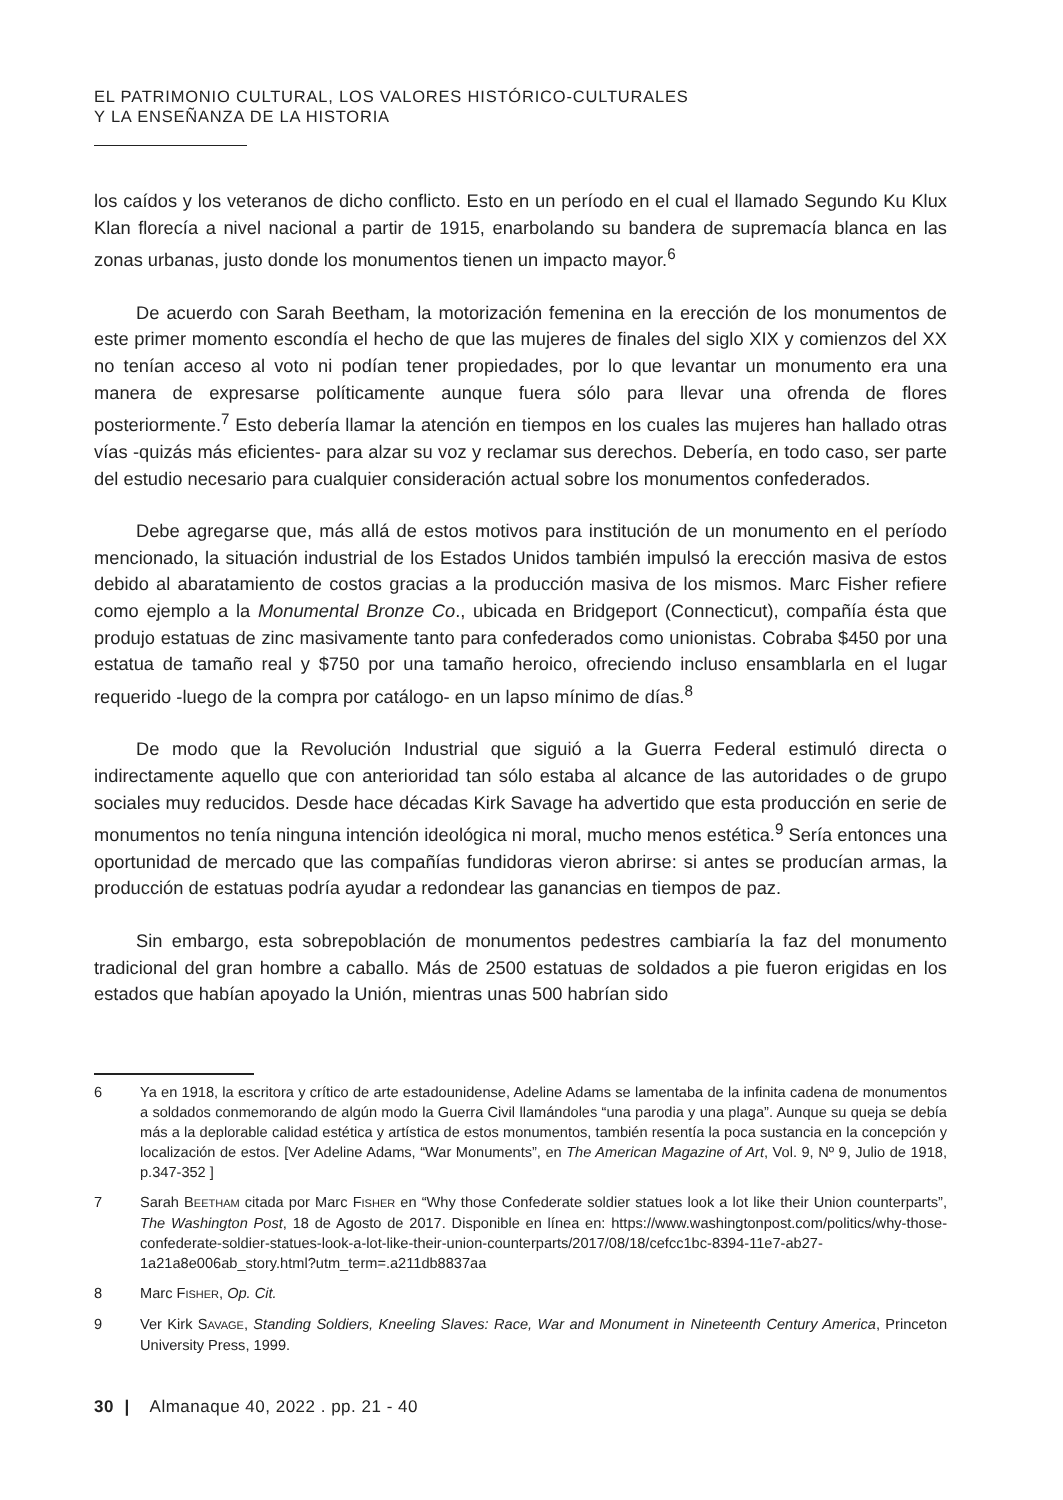EL PATRIMONIO CULTURAL, LOS VALORES HISTÓRICO-CULTURALES
Y LA ENSEÑANZA DE LA HISTORIA
los caídos y los veteranos de dicho conflicto. Esto en un período en el cual el llamado Segundo Ku Klux Klan florecía a nivel nacional a partir de 1915, enarbolando su bandera de supremacía blanca en las zonas urbanas, justo donde los monumentos tienen un impacto mayor.<sup>6</sup>
De acuerdo con Sarah Beetham, la motorización femenina en la erección de los monumentos de este primer momento escondía el hecho de que las mujeres de finales del siglo XIX y comienzos del XX no tenían acceso al voto ni podían tener propiedades, por lo que levantar un monumento era una manera de expresarse políticamente aunque fuera sólo para llevar una ofrenda de flores posteriormente.<sup>7</sup> Esto debería llamar la atención en tiempos en los cuales las mujeres han hallado otras vías -quizás más eficientes- para alzar su voz y reclamar sus derechos. Debería, en todo caso, ser parte del estudio necesario para cualquier consideración actual sobre los monumentos confederados.
Debe agregarse que, más allá de estos motivos para institución de un monumento en el período mencionado, la situación industrial de los Estados Unidos también impulsó la erección masiva de estos debido al abaratamiento de costos gracias a la producción masiva de los mismos. Marc Fisher refiere como ejemplo a la Monumental Bronze Co., ubicada en Bridgeport (Connecticut), compañía ésta que produjo estatuas de zinc masivamente tanto para confederados como unionistas. Cobraba $450 por una estatua de tamaño real y $750 por una tamaño heroico, ofreciendo incluso ensamblarla en el lugar requerido -luego de la compra por catálogo- en un lapso mínimo de días.<sup>8</sup>
De modo que la Revolución Industrial que siguió a la Guerra Federal estimuló directa o indirectamente aquello que con anterioridad tan sólo estaba al alcance de las autoridades o de grupo sociales muy reducidos. Desde hace décadas Kirk Savage ha advertido que esta producción en serie de monumentos no tenía ninguna intención ideológica ni moral, mucho menos estética.<sup>9</sup> Sería entonces una oportunidad de mercado que las compañías fundidoras vieron abrirse: si antes se producían armas, la producción de estatuas podría ayudar a redondear las ganancias en tiempos de paz.
Sin embargo, esta sobrepoblación de monumentos pedestres cambiaría la faz del monumento tradicional del gran hombre a caballo. Más de 2500 estatuas de soldados a pie fueron erigidas en los estados que habían apoyado la Unión, mientras unas 500 habrían sido
6 Ya en 1918, la escritora y crítico de arte estadounidense, Adeline Adams se lamentaba de la infinita cadena de monumentos a soldados conmemorando de algún modo la Guerra Civil llamándoles “una parodia y una plaga”. Aunque su queja se debía más a la deplorable calidad estética y artística de estos monumentos, también resentía la poca sustancia en la concepción y localización de estos. [Ver Adeline Adams, “War Monuments”, en The American Magazine of Art, Vol. 9, Nº 9, Julio de 1918, p.347-352 ]
7 Sarah BEETHAM citada por Marc FISHER en “Why those Confederate soldier statues look a lot like their Union counterparts”, The Washington Post, 18 de Agosto de 2017. Disponible en línea en: https://www.washingtonpost.com/politics/why-those-confederate-soldier-statues-look-a-lot-like-their-union-counterparts/2017/08/18/cefcc1bc-8394-11e7-ab27-1a21a8e006ab_story.html?utm_term=.a211db8837aa
8 Marc FISHER, Op. Cit.
9 Ver Kirk SAVAGE, Standing Soldiers, Kneeling Slaves: Race, War and Monument in Nineteenth Century America, Princeton University Press, 1999.
30 | Almanaque 40, 2022 . pp. 21 - 40